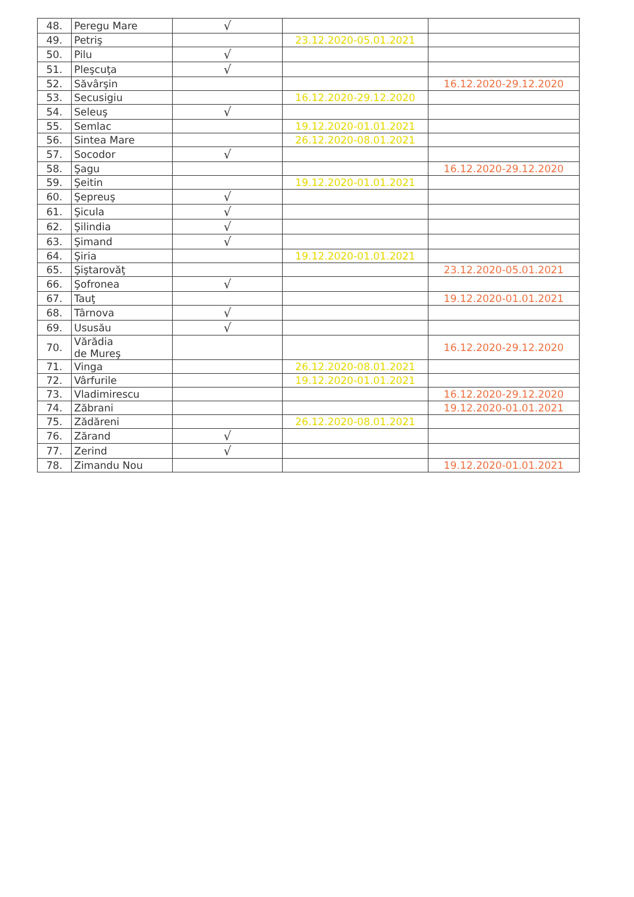| 48. | Peregu Mare | √ | | |
| 49. | Petriş | | 23.12.2020-05.01.2021 | |
| 50. | Pilu | √ | | |
| 51. | Pleşcuţa | √ | | |
| 52. | Săvârşin | | | 16.12.2020-29.12.2020 |
| 53. | Secusigiu | | 16.12.2020-29.12.2020 | |
| 54. | Seleuş | √ | | |
| 55. | Semlac | | 19.12.2020-01.01.2021 | |
| 56. | Sintea Mare | | 26.12.2020-08.01.2021 | |
| 57. | Socodor | √ | | |
| 58. | Şagu | | | 16.12.2020-29.12.2020 |
| 59. | Şeitin | | 19.12.2020-01.01.2021 | |
| 60. | Şepreuş | √ | | |
| 61. | Şicula | √ | | |
| 62. | Şilindia | √ | | |
| 63. | Şimand | √ | | |
| 64. | Şiria | | 19.12.2020-01.01.2021 | |
| 65. | Şiştarovăţ | | | 23.12.2020-05.01.2021 |
| 66. | Şofronea | √ | | |
| 67. | Tauţ | | | 19.12.2020-01.01.2021 |
| 68. | Târnova | √ | | |
| 69. | Ususău | √ | | |
| 70. | Vărădia de Mureş | | | 16.12.2020-29.12.2020 |
| 71. | Vinga | | 26.12.2020-08.01.2021 | |
| 72. | Vârfurile | | 19.12.2020-01.01.2021 | |
| 73. | Vladimirescu | | | 16.12.2020-29.12.2020 |
| 74. | Zăbrani | | | 19.12.2020-01.01.2021 |
| 75. | Zădăreni | | 26.12.2020-08.01.2021 | |
| 76. | Zărand | √ | | |
| 77. | Zerind | √ | | |
| 78. | Zimandu Nou | | | 19.12.2020-01.01.2021 |